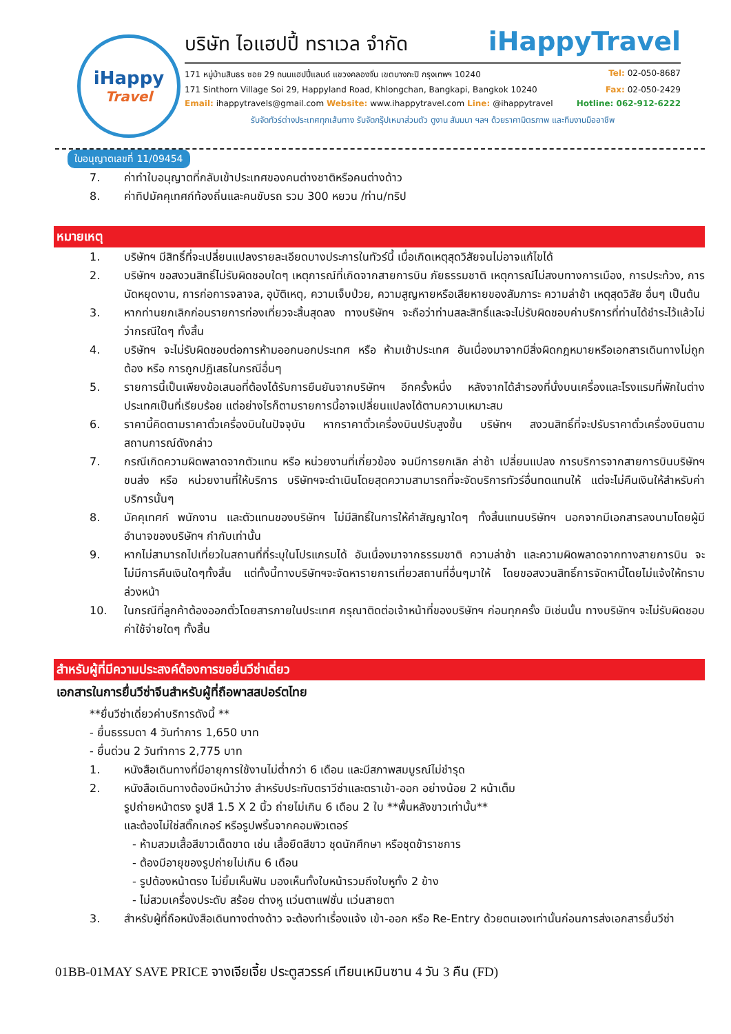iHappy
Travel
บริษัท ไอแฮปปี้ ทราเวล จำกัด iHappyTravel
171 หมู่บ้านสินธร ซอย 29 ถนนแฮปปี้แลนด์ แขวงคลองจั่น เขตบางกะปิ กรุงเทพฯ 10240 Tel: 02-050-8687
171 Sinthorn Village Soi 29, Happyland Road, Khlongchan, Bangkapi, Bangkok 10240 Fax: 02-050-2429
Email: ihappytravels@gmail.com Website: www.ihappytravel.com Line: @ihappytravel Hotline: 062-912-6222
รับจัดทัวร์ต่างประเทศทุกเส้นทาง รับจัดกรุ๊ปเหมาส่วนตัว ดูงาน สัมมนา ฯลฯ ด้วยราคามิตรภาพ และทีมงานมืออาชีพ
ใบอนุญาตเลขที่ 11/09454
7. ค่าทำใบอนุญาตที่กลับเข้าประเทศของคนต่างชาติหรือคนต่างด้าว
8. ค่าทิปมัคคุเทศก์ท้องถิ่นและคนขับรถ รวม 300 หยวน /ท่าน/ทริป
หมายเหตุ
1. บริษัทฯ มีสิทธิ์ที่จะเปลี่ยนแปลงรายละเอียดบางประการในทัวร์นี้ เมื่อเกิดเหตุสุดวิสัยจนไม่อาจแก้ไขได้
2. บริษัทฯ ขอสงวนสิทธิ์ไม่รับผิดชอบใดๆ เหตุการณ์ที่เกิดจากสายการบิน ภัยธรรมชาติ เหตุการณ์ไม่สงบทางการเมือง, การประท้วง, การนัดหยุดงาน, การก่อการจลาจล, อุบัติเหตุ, ความเจ็บป่วย, ความสูญหายหรือเสียหายของสัมภาระ ความล่าช้า เหตุสุดวิสัย อื่นๆ เป็นต้น
3. หากท่านยกเลิกก่อนรายการท่องเที่ยวจะสิ้นสุดลง ทางบริษัทฯ จะถือว่าท่านสละสิทธิ์และจะไม่รับผิดชอบค่าบริการที่ท่านได้ชำระไว้แล้วไม่ว่ากรณีใดๆ ทั้งสิ้น
4. บริษัทฯ จะไม่รับผิดชอบต่อการห้ามออกนอกประเทศ หรือ ห้ามเข้าประเทศ อันเนื่องมาจากมีสิ่งผิดกฎหมายหรือเอกสารเดินทางไม่ถูกต้อง หรือ การถูกปฏิเสธในกรณีอื่นๆ
5. รายการนี้เป็นเพียงข้อเสนอที่ต้องได้รับการยืนยันจากบริษัทฯ อีกครั้งหนึ่ง หลังจากได้สำรองที่นั่งบนเครื่องและโรงแรมที่พักในต่างประเทศเป็นที่เรียบร้อย แต่อย่างไรก็ตามรายการนี้อาจเปลี่ยนแปลงได้ตามความเหมาะสม
6. ราคานี้คิดตามราคาตั๋วเครื่องบินในปัจจุบัน หากราคาตั๋วเครื่องบินปรับสูงขึ้น บริษัทฯ สงวนสิทธิ์ที่จะปรับราคาตั๋วเครื่องบินตามสถานการณ์ดังกล่าว
7. กรณีเกิดความผิดพลาดจากตัวแทน หรือ หน่วยงานที่เกี่ยวข้อง จนมีการยกเลิก ล่าช้า เปลี่ยนแปลง การบริการจากสายการบินบริษัทฯขนส่ง หรือ หน่วยงานที่ให้บริการ บริษัทฯจะดำเนินโดยสุดความสามารถที่จะจัดบริการทัวร์อื่นทดแทนให้ แต่จะไม่คืนเงินให้สำหรับค่าบริการนั้นๆ
8. มัคคุเทศก์ พนักงาน และตัวแทนของบริษัทฯ ไม่มีสิทธิ์ในการให้คำสัญญาใดๆ ทั้งสิ้นแทนบริษัทฯ นอกจากมีเอกสารลงนามโดยผู้มีอำนาจของบริษัทฯ กำกับเท่านั้น
9. หากไม่สามารถไปเที่ยวในสถานที่ที่ระบุในโปรแกรมได้ อันเนื่องมาจากธรรมชาติ ความล่าช้า และความผิดพลาดจากทางสายการบิน จะไม่มีการคืนเงินใดๆทั้งสิ้น แต่ทั้งนี้ทางบริษัทฯจะจัดหารายการเที่ยวสถานที่อื่นๆมาให้ โดยขอสงวนสิทธิ์การจัดหานี้โดยไม่แจ้งให้ทราบล่วงหน้า
10. ในกรณีที่ลูกค้าต้องออกตั๋วโดยสารภายในประเทศ กรุณาติดต่อเจ้าหน้าที่ของบริษัทฯ ก่อนทุกครั้ง มิเช่นนั้น ทางบริษัทฯ จะไม่รับผิดชอบค่าใช้จ่ายใดๆ ทั้งสิ้น
สำหรับผู้ที่มีความประสงค์ต้องการขอยื่นวีซ่าเดี่ยว
เอกสารในการยื่นวีซ่าจีนสำหรับผู้ที่ถือพาสสปอร์ตไทย
**ยื่นวีซ่าเดี่ยวค่าบริการดังนี้ **
- ยื่นธรรมดา 4 วันทำการ 1,650 บาท
- ยื่นด่วน 2 วันทำการ 2,775 บาท
1. หนังสือเดินทางที่มีอายุการใช้งานไม่ต่ำกว่า 6 เดือน และมีสภาพสมบูรณ์ไม่ชำรุด
2. หนังสือเดินทางต้องมีหน้าว่าง สำหรับประทับตราวีซ่าและตราเข้า-ออก อย่างน้อย 2 หน้าเต็ม
รูปถ่ายหน้าตรง รูปสี 1.5 X 2 นิ้ว ถ่ายไม่เกิน 6 เดือน 2 ใบ **พื้นหลังขาวเท่านั้น**
และต้องไม่ใช่สติ๊กเกอร์ หรือรูปพริ้นจากคอมพิวเตอร์
- ห้ามสวมเสื้อสีขาวเด็ดขาด เช่น เสื้อยืดสีขาว ชุดนักศึกษา หรือชุดข้าราชการ
- ต้องมีอายุของรูปถ่ายไม่เกิน 6 เดือน
- รูปต้องหน้าตรง ไม่ยิ้มเห็นฟัน มองเห็นทั้งใบหน้ารวมถึงใบหูทั้ง 2 ข้าง
- ไม่สวมเครื่องประดับ สร้อย ต่างหู แว่นตาแฟชั่น แว่นสายตา
3. สำหรับผู้ที่ถือหนังสือเดินทางต่างด้าว จะต้องทำเรื่องแจ้ง เข้า-ออก หรือ Re-Entry ด้วยตนเองเท่านั้นก่อนการส่งเอกสารยื่นวีซ่า
01BB-01MAY SAVE PRICE จางเจียเจี้ย ประตูสวรรค์ เทียนเหมินซาน 4 วัน 3 คืน (FD)